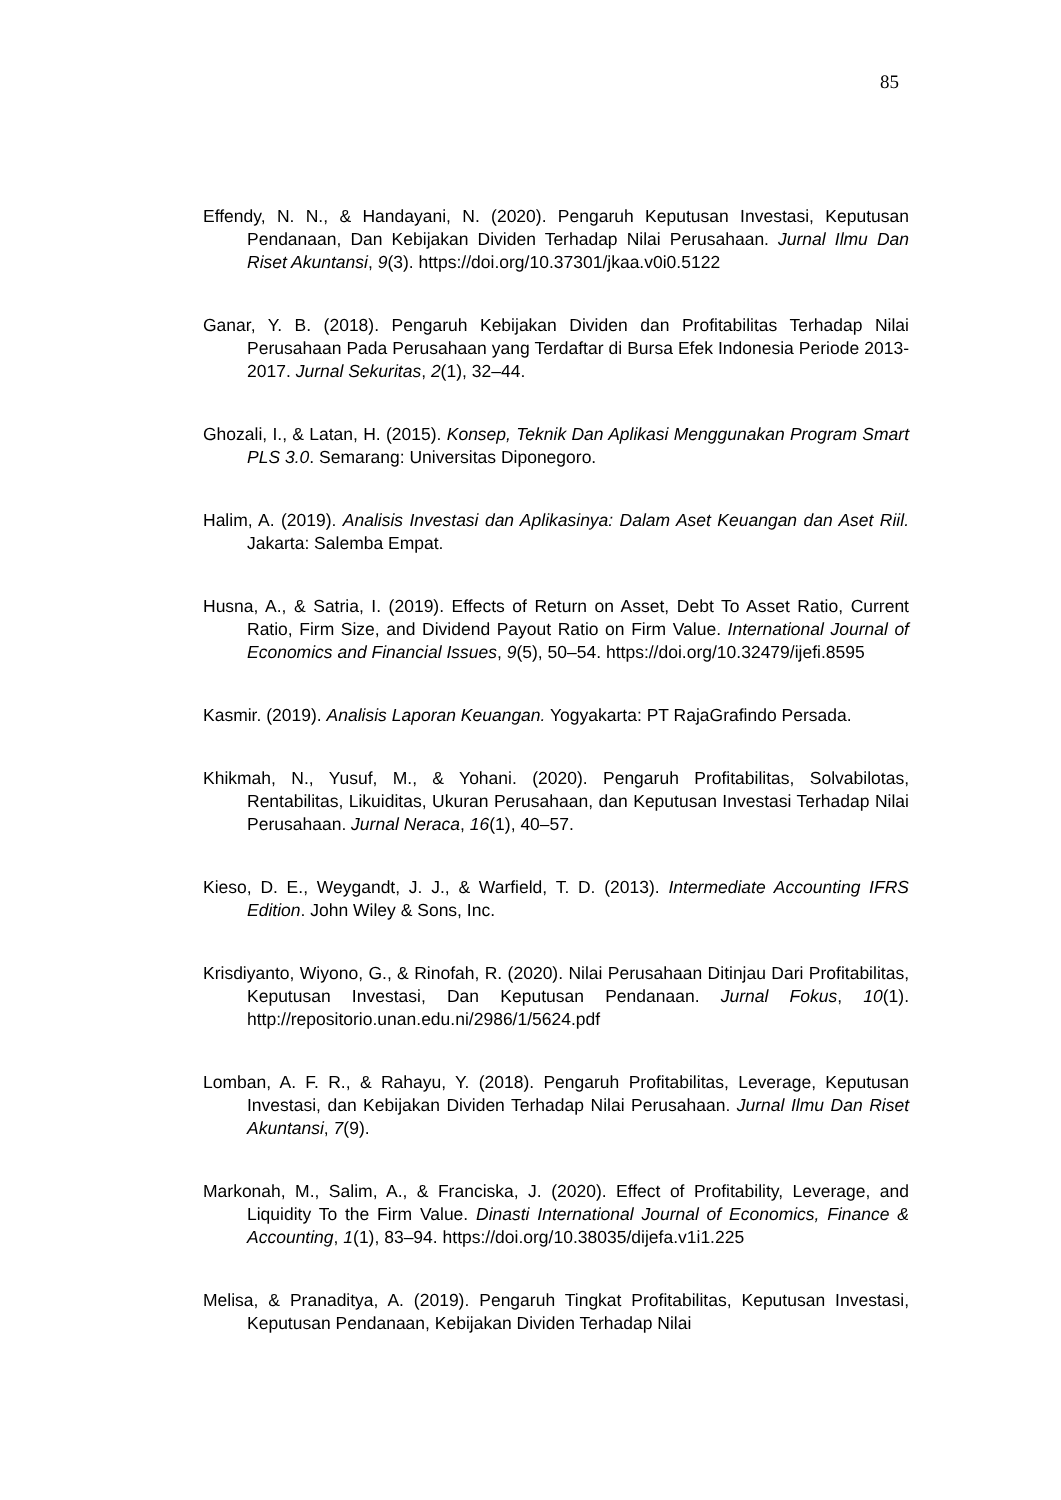85
Effendy, N. N., & Handayani, N. (2020). Pengaruh Keputusan Investasi, Keputusan Pendanaan, Dan Kebijakan Dividen Terhadap Nilai Perusahaan. Jurnal Ilmu Dan Riset Akuntansi, 9(3). https://doi.org/10.37301/jkaa.v0i0.5122
Ganar, Y. B. (2018). Pengaruh Kebijakan Dividen dan Profitabilitas Terhadap Nilai Perusahaan Pada Perusahaan yang Terdaftar di Bursa Efek Indonesia Periode 2013-2017. Jurnal Sekuritas, 2(1), 32–44.
Ghozali, I., & Latan, H. (2015). Konsep, Teknik Dan Aplikasi Menggunakan Program Smart PLS 3.0. Semarang: Universitas Diponegoro.
Halim, A. (2019). Analisis Investasi dan Aplikasinya: Dalam Aset Keuangan dan Aset Riil. Jakarta: Salemba Empat.
Husna, A., & Satria, I. (2019). Effects of Return on Asset, Debt To Asset Ratio, Current Ratio, Firm Size, and Dividend Payout Ratio on Firm Value. International Journal of Economics and Financial Issues, 9(5), 50–54. https://doi.org/10.32479/ijefi.8595
Kasmir. (2019). Analisis Laporan Keuangan. Yogyakarta: PT RajaGrafindo Persada.
Khikmah, N., Yusuf, M., & Yohani. (2020). Pengaruh Profitabilitas, Solvabilotas, Rentabilitas, Likuiditas, Ukuran Perusahaan, dan Keputusan Investasi Terhadap Nilai Perusahaan. Jurnal Neraca, 16(1), 40–57.
Kieso, D. E., Weygandt, J. J., & Warfield, T. D. (2013). Intermediate Accounting IFRS Edition. John Wiley & Sons, Inc.
Krisdiyanto, Wiyono, G., & Rinofah, R. (2020). Nilai Perusahaan Ditinjau Dari Profitabilitas, Keputusan Investasi, Dan Keputusan Pendanaan. Jurnal Fokus, 10(1). http://repositorio.unan.edu.ni/2986/1/5624.pdf
Lomban, A. F. R., & Rahayu, Y. (2018). Pengaruh Profitabilitas, Leverage, Keputusan Investasi, dan Kebijakan Dividen Terhadap Nilai Perusahaan. Jurnal Ilmu Dan Riset Akuntansi, 7(9).
Markonah, M., Salim, A., & Franciska, J. (2020). Effect of Profitability, Leverage, and Liquidity To the Firm Value. Dinasti International Journal of Economics, Finance & Accounting, 1(1), 83–94. https://doi.org/10.38035/dijefa.v1i1.225
Melisa, & Pranaditya, A. (2019). Pengaruh Tingkat Profitabilitas, Keputusan Investasi, Keputusan Pendanaan, Kebijakan Dividen Terhadap Nilai